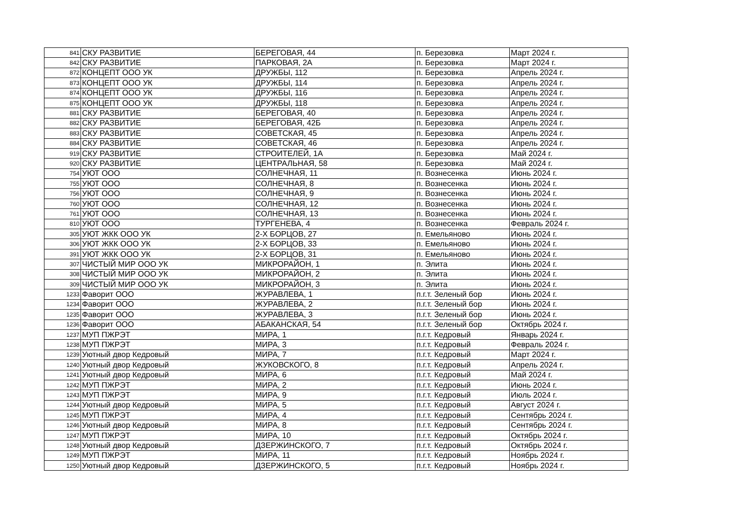| 841 | СКУ РАЗВИТИЕ | БЕРЕГОВАЯ, 44 | п. Березовка | Март 2024 г. |
| 842 | СКУ РАЗВИТИЕ | ПАРКОВАЯ, 2А | п. Березовка | Март 2024 г. |
| 872 | КОНЦЕПТ ООО УК | ДРУЖБЫ, 112 | п. Березовка | Апрель 2024 г. |
| 873 | КОНЦЕПТ ООО УК | ДРУЖБЫ, 114 | п. Березовка | Апрель 2024 г. |
| 874 | КОНЦЕПТ ООО УК | ДРУЖБЫ, 116 | п. Березовка | Апрель 2024 г. |
| 875 | КОНЦЕПТ ООО УК | ДРУЖБЫ, 118 | п. Березовка | Апрель 2024 г. |
| 881 | СКУ РАЗВИТИЕ | БЕРЕГОВАЯ, 40 | п. Березовка | Апрель 2024 г. |
| 882 | СКУ РАЗВИТИЕ | БЕРЕГОВАЯ, 42Б | п. Березовка | Апрель 2024 г. |
| 883 | СКУ РАЗВИТИЕ | СОВЕТСКАЯ, 45 | п. Березовка | Апрель 2024 г. |
| 884 | СКУ РАЗВИТИЕ | СОВЕТСКАЯ, 46 | п. Березовка | Апрель 2024 г. |
| 919 | СКУ РАЗВИТИЕ | СТРОИТЕЛЕЙ, 1А | п. Березовка | Май 2024 г. |
| 920 | СКУ РАЗВИТИЕ | ЦЕНТРАЛЬНАЯ, 58 | п. Березовка | Май 2024 г. |
| 754 | УЮТ ООО | СОЛНЕЧНАЯ, 11 | п. Вознесенка | Июнь 2024 г. |
| 755 | УЮТ ООО | СОЛНЕЧНАЯ, 8 | п. Вознесенка | Июнь 2024 г. |
| 756 | УЮТ ООО | СОЛНЕЧНАЯ, 9 | п. Вознесенка | Июнь 2024 г. |
| 760 | УЮТ ООО | СОЛНЕЧНАЯ, 12 | п. Вознесенка | Июнь 2024 г. |
| 761 | УЮТ ООО | СОЛНЕЧНАЯ, 13 | п. Вознесенка | Июнь 2024 г. |
| 810 | УЮТ ООО | ТУРГЕНЕВА, 4 | п. Вознесенка | Февраль 2024 г. |
| 305 | УЮТ ЖКК ООО УК | 2-Х БОРЦОВ, 27 | п. Емельяново | Июнь 2024 г. |
| 306 | УЮТ ЖКК ООО УК | 2-Х БОРЦОВ, 33 | п. Емельяново | Июнь 2024 г. |
| 391 | УЮТ ЖКК ООО УК | 2-Х БОРЦОВ, 31 | п. Емельяново | Июнь 2024 г. |
| 307 | ЧИСТЫЙ МИР ООО УК | МИКРОРАЙОН, 1 | п. Элита | Июнь 2024 г. |
| 308 | ЧИСТЫЙ МИР ООО УК | МИКРОРАЙОН, 2 | п. Элита | Июнь 2024 г. |
| 309 | ЧИСТЫЙ МИР ООО УК | МИКРОРАЙОН, 3 | п. Элита | Июнь 2024 г. |
| 1233 | Фаворит ООО | ЖУРАВЛЕВА, 1 | п.г.т. Зеленый бор | Июнь 2024 г. |
| 1234 | Фаворит ООО | ЖУРАВЛЕВА, 2 | п.г.т. Зеленый бор | Июнь 2024 г. |
| 1235 | Фаворит ООО | ЖУРАВЛЕВА, 3 | п.г.т. Зеленый бор | Июнь 2024 г. |
| 1236 | Фаворит ООО | АБАКАНСКАЯ, 54 | п.г.т. Зеленый бор | Октябрь 2024 г. |
| 1237 | МУП ПЖРЭТ | МИРА, 1 | п.г.т. Кедровый | Январь 2024 г. |
| 1238 | МУП ПЖРЭТ | МИРА, 3 | п.г.т. Кедровый | Февраль 2024 г. |
| 1239 | Уютный двор Кедровый | МИРА, 7 | п.г.т. Кедровый | Март 2024 г. |
| 1240 | Уютный двор Кедровый | ЖУКОВСКОГО, 8 | п.г.т. Кедровый | Апрель 2024 г. |
| 1241 | Уютный двор Кедровый | МИРА, 6 | п.г.т. Кедровый | Май 2024 г. |
| 1242 | МУП ПЖРЭТ | МИРА, 2 | п.г.т. Кедровый | Июнь 2024 г. |
| 1243 | МУП ПЖРЭТ | МИРА, 9 | п.г.т. Кедровый | Июль 2024 г. |
| 1244 | Уютный двор Кедровый | МИРА, 5 | п.г.т. Кедровый | Август 2024 г. |
| 1245 | МУП ПЖРЭТ | МИРА, 4 | п.г.т. Кедровый | Сентябрь 2024 г. |
| 1246 | Уютный двор Кедровый | МИРА, 8 | п.г.т. Кедровый | Сентябрь 2024 г. |
| 1247 | МУП ПЖРЭТ | МИРА, 10 | п.г.т. Кедровый | Октябрь 2024 г. |
| 1248 | Уютный двор Кедровый | ДЗЕРЖИНСКОГО, 7 | п.г.т. Кедровый | Октябрь 2024 г. |
| 1249 | МУП ПЖРЭТ | МИРА, 11 | п.г.т. Кедровый | Ноябрь 2024 г. |
| 1250 | Уютный двор Кедровый | ДЗЕРЖИНСКОГО, 5 | п.г.т. Кедровый | Ноябрь 2024 г. |